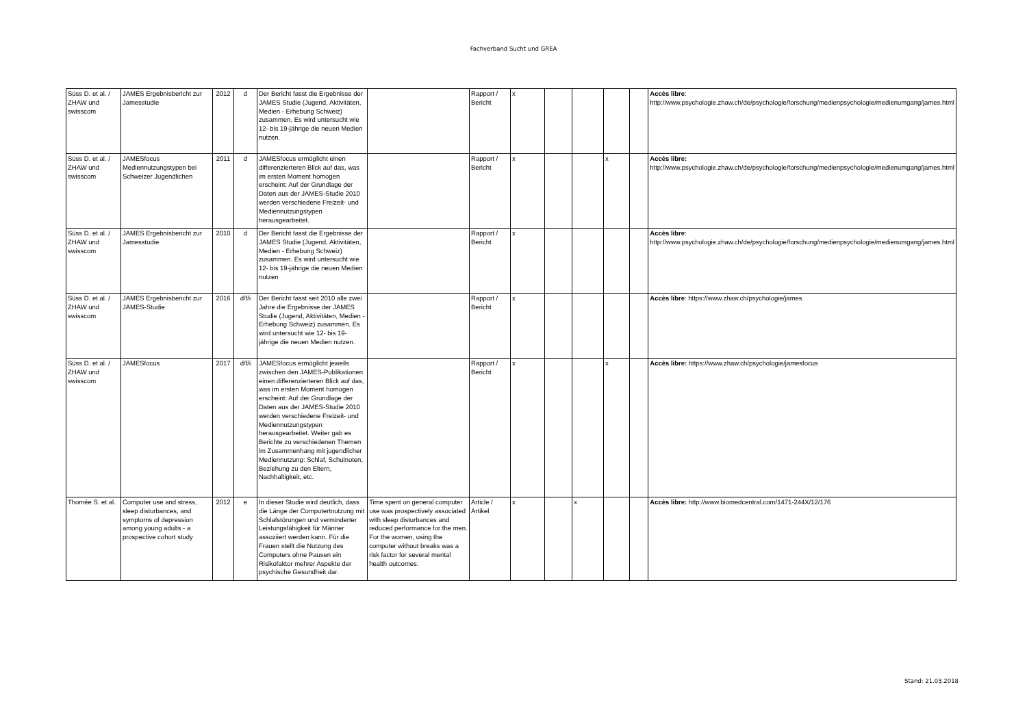Fachverband Sucht und GREA
| Süss D. et al. / ZHAW und swisscom | JAMES Ergebnisbericht zur Jamesstudie | 2012 | d | Der Bericht fasst die Ergebnisse der JAMES Studie (Jugend, Aktivitäten, Medien - Erhebung Schweiz) zusammen. Es wird untersucht wie 12- bis 19-jährige die neuen Medien nutzen. | | Rapport / Bericht | x | | | | | Accès libre : http://www.psychologie.zhaw.ch/de/psychologie/forschung/medienpsychologie/medienumgang/james.html |
| Süss D. et al. / ZHAW und swisscom | JAMESfocus Mediennutzungstypen bei Schweizer Jugendlichen | 2011 | d | JAMESfocus ermöglicht einen differenzierteren Blick auf das, was im ersten Moment homogen erscheint: Auf der Grundlage der Daten aus der JAMES-Studie 2010 werden verschiedene Freizeit- und Mediennutzungstypen herausgearbeitet. | | Rapport / Bericht | x | | | x | | Accès libre: http://www.psychologie.zhaw.ch/de/psychologie/forschung/medienpsychologie/medienumgang/james.html |
| Süss D. et al. / ZHAW und swisscom | JAMES Ergebnisbericht zur Jamesstudie | 2010 | d | Der Bericht fasst die Ergebnisse der JAMES Studie (Jugend, Aktivitäten, Medien - Erhebung Schweiz) zusammen. Es wird untersucht wie 12- bis 19-jährige die neuen Medien nutzen | | Rapport / Bericht | x | | | | | Accès libre : http://www.psychologie.zhaw.ch/de/psychologie/forschung/medienpsychologie/medienumgang/james.html |
| Süss D. et al. / ZHAW und swisscom | JAMES Ergebnisbericht zur JAMES-Studie | 2016 | d/f/i | Der Bericht fasst seit 2010 alle zwei Jahre die Ergebnisse der JAMES Studie (Jugend, Aktivitäten, Medien - Erhebung Schweiz) zusammen. Es wird untersucht wie 12- bis 19-jährige die neuen Medien nutzen. | | Rapport / Bericht | x | | | | | Accès libre : https://www.zhaw.ch/psychologie/james |
| Süss D. et al. / ZHAW und swisscom | JAMESfocus | 2017 | d/f/i | JAMESfocus ermöglicht jeweils zwischen den JAMES-Publikationen einen differenzierteren Blick auf das, was im ersten Moment homogen erscheint: Auf der Grundlage der Daten aus der JAMES-Studie 2010 werden verschiedene Freizeit- und Mediennutzungstypen herausgearbeitet. Weiter gab es Berichte zu verschiedenen Themen im Zusammenhang mit jugendlicher Mediennutzung: Schlaf, Schulnoten, Beziehung zu den Eltern, Nachhaltigkeit, etc. | | Rapport / Bericht | x | | | x | | Accès libre: https://www.zhaw.ch/psychologie/jamesfocus |
| Thomée S. et al. | Computer use and stress, sleep disturbances, and symptoms of depression among young adults - a prospective cohort study | 2012 | e | In dieser Studie wird deutlich, dass die Länge der Computertnutzung mit Schlafstörungen und verminderter Leistungsfähigkeit für Männer assoziiert werden kann. Für die Frauen stellt die Nutzung des Computers ohne Pausen ein Risikofaktor mehrer Aspekte der psychische Gesundheit dar. | Time spent on general computer use was prospectively associated with sleep disturbances and reduced performance for the men. For the women, using the computer without breaks was a risk factor for several mental health outcomes. | Article / Artikel | x | | x | | | Accès libre: http://www.biomedcentral.com/1471-244X/12/176 |
Stand: 21.03.2018